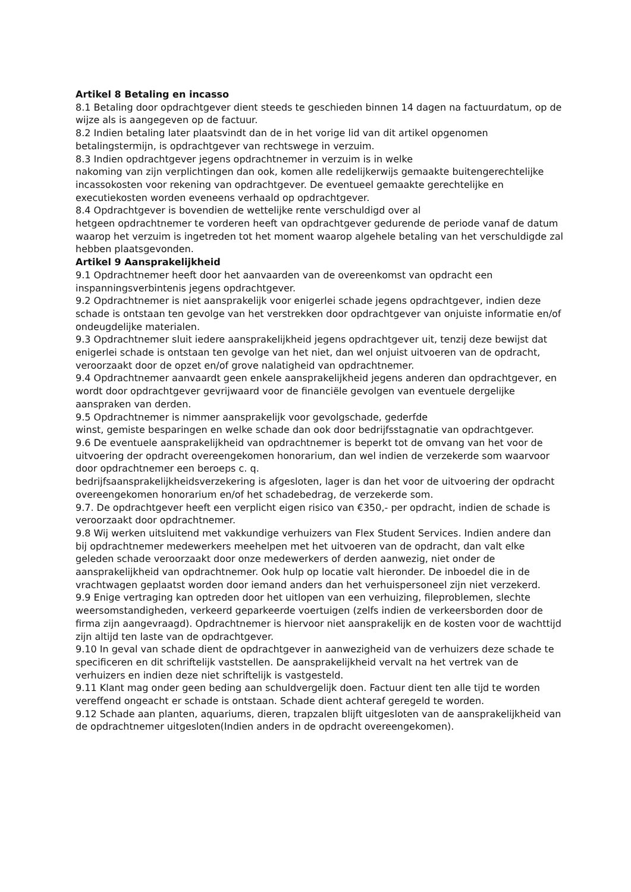Artikel 8 Betaling en incasso
8.1 Betaling door opdrachtgever dient steeds te geschieden binnen 14 dagen na factuurdatum, op de wijze als is aangegeven op de factuur.
8.2 Indien betaling later plaatsvindt dan de in het vorige lid van dit artikel opgenomen betalingstermijn, is opdrachtgever van rechtswege in verzuim.
8.3 Indien opdrachtgever jegens opdrachtnemer in verzuim is in welke
nakoming van zijn verplichtingen dan ook, komen alle redelijkerwijs gemaakte buitengerechtelijke incassokosten voor rekening van opdrachtgever. De eventueel gemaakte gerechtelijke en executiekosten worden eveneens verhaald op opdrachtgever.
8.4 Opdrachtgever is bovendien de wettelijke rente verschuldigd over al
hetgeen opdrachtnemer te vorderen heeft van opdrachtgever gedurende de periode vanaf de datum waarop het verzuim is ingetreden tot het moment waarop algehele betaling van het verschuldigde zal hebben plaatsgevonden.
Artikel 9 Aansprakelijkheid
9.1 Opdrachtnemer heeft door het aanvaarden van de overeenkomst van opdracht een inspanningsverbintenis jegens opdrachtgever.
9.2 Opdrachtnemer is niet aansprakelijk voor enigerlei schade jegens opdrachtgever, indien deze schade is ontstaan ten gevolge van het verstrekken door opdrachtgever van onjuiste informatie en/of ondeugdelijke materialen.
9.3 Opdrachtnemer sluit iedere aansprakelijkheid jegens opdrachtgever uit, tenzij deze bewijst dat enigerlei schade is ontstaan ten gevolge van het niet, dan wel onjuist uitvoeren van de opdracht, veroorzaakt door de opzet en/of grove nalatigheid van opdrachtnemer.
9.4 Opdrachtnemer aanvaardt geen enkele aansprakelijkheid jegens anderen dan opdrachtgever, en wordt door opdrachtgever gevrijwaard voor de financiële gevolgen van eventuele dergelijke aanspraken van derden.
9.5 Opdrachtnemer is nimmer aansprakelijk voor gevolgschade, gederfde
winst, gemiste besparingen en welke schade dan ook door bedrijfsstagnatie van opdrachtgever.
9.6 De eventuele aansprakelijkheid van opdrachtnemer is beperkt tot de omvang van het voor de uitvoering der opdracht overeengekomen honorarium, dan wel indien de verzekerde som waarvoor door opdrachtnemer een beroeps c. q.
bedrijfsaansprakelijkheidsverzekering is afgesloten, lager is dan het voor de uitvoering der opdracht overeengekomen honorarium en/of het schadebedrag, de verzekerde som.
9.7. De opdrachtgever heeft een verplicht eigen risico van €350,- per opdracht, indien de schade is veroorzaakt door opdrachtnemer.
9.8 Wij werken uitsluitend met vakkundige verhuizers van Flex Student Services. Indien andere dan bij opdrachtnemer medewerkers meehelpen met het uitvoeren van de opdracht, dan valt elke geleden schade veroorzaakt door onze medewerkers of derden aanwezig, niet onder de aansprakelijkheid van opdrachtnemer. Ook hulp op locatie valt hieronder. De inboedel die in de vrachtwagen geplaatst worden door iemand anders dan het verhuispersoneel zijn niet verzekerd.
9.9 Enige vertraging kan optreden door het uitlopen van een verhuizing, fileproblemen, slechte weersomstandigheden, verkeerd geparkeerde voertuigen (zelfs indien de verkeersborden door de firma zijn aangevraagd). Opdrachtnemer is hiervoor niet aansprakelijk en de kosten voor de wachttijd zijn altijd ten laste van de opdrachtgever.
9.10 In geval van schade dient de opdrachtgever in aanwezigheid van de verhuizers deze schade te specificeren en dit schriftelijk vaststellen. De aansprakelijkheid vervalt na het vertrek van de verhuizers en indien deze niet schriftelijk is vastgesteld.
9.11 Klant mag onder geen beding aan schuldvergelijk doen. Factuur dient ten alle tijd te worden vereffend ongeacht er schade is ontstaan. Schade dient achteraf geregeld te worden.
9.12 Schade aan planten, aquariums, dieren, trapzalen blijft uitgesloten van de aansprakelijkheid van de opdrachtnemer uitgesloten(Indien anders in de opdracht overeengekomen).